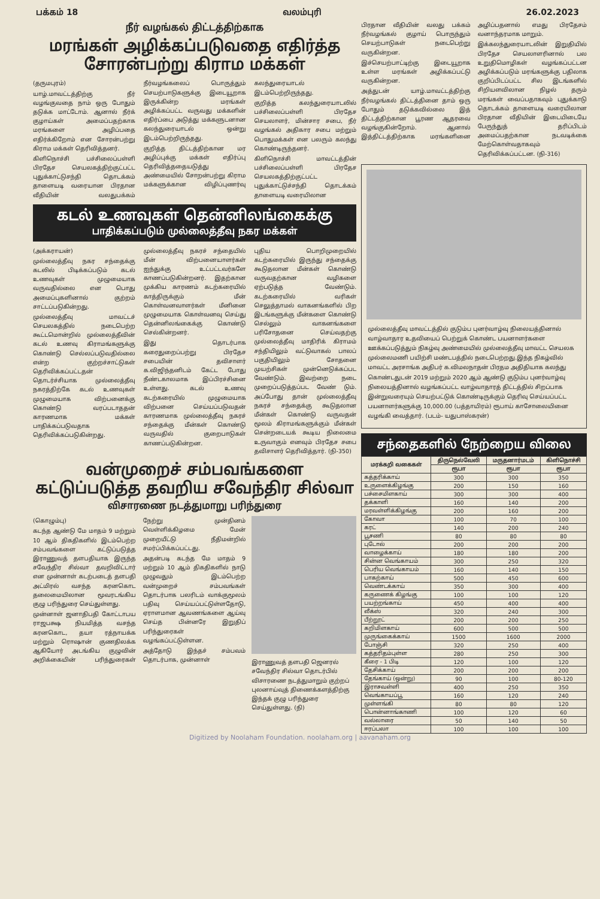பக்கம் 18 வலம்புரி 26.02.2023
நீர் வழங்கல் திட்டத்திற்காக
மரங்கள் அழிக்கப்படுவதை எதிர்த்த சோரன்பற்று கிராம மக்கள்
(தருமபுரம்)
யாழ்.மாவட்டத்திற்கு நீர் வழங்குவதை நாம் ஒரு போதும் தடுக்க மாட்டோம். ஆனால் நீர்க் குழாய்கள் அமைப்பதற்காக மரங்களை அழிப்பதை எதிர்க்கிறோம் என சோரன்பற்று கிராம மக்கள் தெரிவித்தனர்.
கிளிநொச்சி பச்சிலைப்பள்ளி பிரதேச செயலகத்திற்குட்பட்ட புதுக்காட்டுசந்தி தொடக்கம் தாளையடி வரையான பிரதான வீதியின் வலதுபக்கம் நீர்வழங்கலைப் பொருத்தும் செயற்பாடுகளுக்கு இடையூறாக இருக்கின்ற மரங்கள் அழிக்கப்பட்ட வருவது மக்களின் எதிர்ப்பை அடுத்து மக்களுடனான கலந்துரையாடல் ஒன்று இடம்பெற்றிருந்தது.
குறித்த திட்டத்திற்கான மர அழிப்புக்கு மக்கள் எதிர்ப்பு தெரிவித்ததையடுத்து அண்மையில் சோறன்பற்று கிராம மக்களுக்கான விழிப்புணர்வு கலந்துரையாடல் இடம்பெற்றிருந்தது.
குறித்த கலந்துரையாடலில் பச்சிலைப்பள்ளி பிரதேச செயலாளர், மின்சார சபை, நீர் வழங்கல் அதிகார சபை மற்றும் பொதுமக்கள் என பலரும் கலந்து கொண்டிருந்தனர்.
கிளிநொச்சி மாவட்டத்தின் பச்சிலைப்பள்ளி பிரதேச செயலகத்திற்குட்பட்ட புதுக்காட்டுச்சந்தி தொடக்கம் தாளையடி வரையிலான
கடல் உணவுகள் தென்னிலங்கைக்கு
பாதிக்கப்படும் முல்லைத்தீவு நகர மக்கள்
(அக்கராயன்)
முல்லைத்தீவு நகர சந்தைக்கு கடலில் பிடிக்கப்படும் கடல் உணவுகள் முழுமையாக வருவதில்லை என பொது அமைப்புகளினால் குற்றம் சாட்டப்படுகின்றது.
முல்லைத்தீவு மாவட்டச் செயலகத்தில் நடைபெற்ற கூட்டமொன்றில் முல்லைத்தீவின் கடல் உணவு கிராமங்களுக்கு கொண்டு செல்லப்படுவதில்லை என்ற குற்றச்சாட்டுகள் தெரிவிக்கப்பட்டதன் தொடர்ச்சியாக முல்லைத்தீவு நகரத்திற்கே கடல் உணவுகள் முழுமையாக விற்பனைக்கு கொண்டு வரப்படாததன் காரணமாக மக்கள் பாதிக்கப்படுவதாக தெரிவிக்கப்படுகின்றது.
முல்லைத்தீவு நகரச் சந்தையில் மீன் விற்பனையாளர்கள் ஐந்துக்கு உட்பட்டவர்களே காணப்படுகின்றனர். இதற்கான முக்கிய காரணம் கடற்கரையில் காத்திருக்கும் மீன் கொள்வனவாளர்கள் மீனினை முழுமையாக கொள்வனவு செய்து தென்னிலங்கைக்கு கொண்டு செல்கின்றனர்.
இது தொடர்பாக கரைதுறைப்பற்று பிரதேச சபையின் தவிசாளர் க.விஜிந்தனிடம் கேட்ட போது நீண்டகாலமாக இப்பிரச்சினை உள்ளது. கடல் உணவு கடற்கரையில் முழுமையாக விற்பனை செய்யப்படுவதன் காரணமாக முல்லைத்தீவு நகரச் சந்தைக்கு மீன்கள் கொண்டு வருவதில் குறைபாடுகள் காணப்படுகின்றன.
புதிய பொறிமுறையில் கடற்கரையில் இருந்து சந்தைக்கு கூடுதலான மீன்கள் கொண்டு வருவதற்கான வழிகளை ஏற்படுத்த வேண்டும். கடற்கரையில் வரிகள் செலுத்தாமல் வாகனங்களில் பிற இடங்களுக்கு மீன்களை கொண்டு செல்லும் வாகனங்களை பரிசோதனை செய்வதற்கு முல்லைத்தீவு மாதிரிக் கிராமம் சந்தியிலும் வட்டுவாகல் பாலப் பகுதியிலும் சோதனை முயற்சிகள் முன்னெடுக்கப்பட வேண்டும். இவற்றை நடை முறைப்படுத்தப்பட வேண் டும். அப்போது தான் முல்லைத்தீவு நகரச் சந்தைக்கு கூடுதலான மீன்கள் கொண்டு வருவதன் மூலம் கிராமங்களுக்கும் மீன்கள் சென்றடையக் கூடிய நிலைமை உருவாகும் எனவும் பிரதேச சபை தவிசாளர் தெரிவித்தார். (நி-350)
வன்முறைச் சம்பவங்களை கட்டுப்படுத்த தவறிய சவேந்திர சில்வா
விசாரணை நடத்துமாறு பரிந்துரை
(கொழும்பு)
கடந்த ஆண்டு மே மாதம் 9 மற்றும் 10 ஆம் திகதிகளில் இடம்பெற்ற சம்பவங்களை கட்டுப்படுத்த இராணுவத் தளபதியாக இருந்த சவேந்திர சில்வா தவறிவிட்டார் என முன்னாள் கடற்படைத் தளபதி அட்மிரல் வசந்த கரனகொட தலைமையிலான மூவரடங்கிய குழு பரிந்துரை செய்துள்ளது.
முன்னாள் ஜனாதிபதி கோட்டாபய ராஜபக்ஷ நியமித்த வசந்த கரனகொட, தயா ரத்நாயக்க மற்றும் ரொஷான் குணதிலக்க ஆகியோர் அடங்கிய குழுவின் அறிக்கையின் பரிந்துரைகள் நேற்று முன்தினம் வெள்ளிக்கிழமை மேன் முறையீட்டு நீதிமன்றில் சமர்ப்பிக்கப்பட்டது.
அதன்படி கடந்த மே மாதம் 9 மற்றும் 10 ஆம் திகதிகளில் நாடு முழுவதும் இடம்பெற்ற வன்முறைச் சம்பவங்கள் தொடர்பாக பலரிடம் வாக்குமூலம் பதிவு செய்யப்பட்டுள்ளதோடு, ஏராளமான ஆவணங்களை ஆய்வு செய்த பின்னரே இறுதிப் பரிந்துரைகள் வழங்கப்பட்டுள்ளன.
அத்தோடு இந்தச் சம்பவம் தொடர்பாக, முன்னாள்
இராணுவத் தளபதி ஜெனரல் சவேந்திர சில்வா தொடர்பில் விசாரணை நடத்துமாறும் குற்றப் புலனாய்வுத் திணைக்களத்திற்கு இந்தக் குழு பரிந்துரை செய்துள்ளது. (நி)
பிரதான வீதியின் வலது பக்கம் நீர்வழங்கல் குழாய் பொருந்தும் செயற்பாடுகள் நடைபெற்று வருகின்றன.
இச்செயற்பாட்டிற்கு இடையூறாக உள்ள மரங்கள் அழிக்கப்பட்டு வருகின்றன.
அத்துடன் யாழ்.மாவட்டத்திற்கு நீர்வழங்கல் திட்டத்தினை தாம் ஒரு போதும் தடுக்கவில்லை இத் திட்டத்திற்கான பூரண ஆதரவை வழங்குகின்றோம். ஆனால் இத்திட்டத்திற்காக மரங்களினை அழிப்பதனால் எமது பிரதேசம் வனாந்தரமாக மாறும்.
இக்கலந்துரையாடலின் இறுதியில் பிரதேச செயலாளரினால் பல உறுதிமொழிகள் வழங்கப்பட்டன அழிக்கப்படும் மரங்களுக்கு பதிலாக குறிப்பிடப்பட்ட சில இடங்களில் சிறியளவிலான நிழல் தரும் மரங்கள் வைப்பதாகவும் புதுக்காடு தொடக்கம் தாளையடி வரையிலான பிரதான வீதியின் இடையிடையே பேருந்துத் தரிப்பிடம் அமைப்பதற்கான நடவடிக்கை மேற்கொள்வதாகவும் தெரிவிக்கப்பட்டன. (நி-316)
முல்லைத்தீவு மாவட்டத்தில் குடும்ப புனர்வாழ்வு நிலையத்தினால் வாழ்வாதார உதவியைப் பெற்றுக் கொண்ட பயனாளர்களை ஊக்கப்படுத்தும் நிகழ்வு அண்மையில் முல்லைத்தீவு மாவட்ட செயலக முல்லைமணி பயிற்சி மண்டபத்தில் நடைபெற்றது.இந்த நிகழ்வில் மாவட்ட அரசாங்க அதிபர் க.விமலநாதன் பிரதம அதிதியாக கலந்து கொண்டதுடன் 2019 மற்றும் 2020 ஆம் ஆண்டு குடும்ப புனர்வாழ்வு நிலையத்தினால் வழங்கப்பட்ட வாழ்வாதாரத் திட்டத்தில் சிறப்பாக இன்றுவரையும் செயற்பட்டுக் கொண்டிருக்கும் தெரிவு செய்யப்பட்ட பயனாளர்களுக்கு 10,000.00 (பத்தாயிரம்) ரூபாய் காசோலையினை வழங்கி வைத்தார். (படம்- யதுபாஸ்கரன்)
சந்தைகளில் நேற்றைய விலை
| மரக்கறி வகைகள் | திருநெல்வேலி | மருதனார்மடம் | கிளிநொச்சி |
| --- | --- | --- | --- |
| | ரூபா | ரூபா | ரூபா |
| கத்தரிக்காய் | 300 | 300 | 350 |
| உருளைக்கிழங்கு | 200 | 150 | 160 |
| பச்சைமிளகாய் | 300 | 300 | 400 |
| தக்காளி | 160 | 140 | 200 |
| மரவள்ளிக்கிழங்கு | 200 | 160 | 200 |
| கோவா | 100 | 70 | 100 |
| கரட் | 140 | 200 | 240 |
| பூசணி | 80 | 80 | 80 |
| புடோல் | 200 | 200 | 200 |
| வாழைக்காய் | 180 | 180 | 200 |
| சின்ன வெங்காயம் | 300 | 250 | 320 |
| பெரிய வெங்காயம் | 160 | 140 | 150 |
| பாகற்காய் | 500 | 450 | 600 |
| வெண்டக்காய் | 350 | 300 | 400 |
| கருணைக் கிழங்கு | 100 | 100 | 120 |
| பயற்றங்காய் | 450 | 400 | 400 |
| லீக்ஸ் | 320 | 240 | 300 |
| பீற்றூட் | 200 | 200 | 250 |
| கறிமிளகாய் | 600 | 500 | 500 |
| முருங்கைக்காய் | 1500 | 1600 | 2000 |
| போஞ்சி | 320 | 250 | 400 |
| கத்தரிதம்புள்ள | 280 | 250 | 300 |
| கீரை - 1 பிடி | 120 | 100 | 120 |
| தேசிக்காய் | 200 | 200 | 200 |
| தேங்காய் (ஒன்று) | 90 | 100 | 80-120 |
| இராசவள்ளி | 400 | 250 | 350 |
| வெங்காயப்பூ | 160 | 120 | 240 |
| முள்ளங்கி | 80 | 80 | 120 |
| பொன்னாங்காணி | 100 | 120 | 60 |
| வல்லாரை | 50 | 140 | 50 |
| ஈரப்பலா | 100 | 100 | 100 |
Digitized by Noolaham Foundation. noolaham.org | aavanaham.org